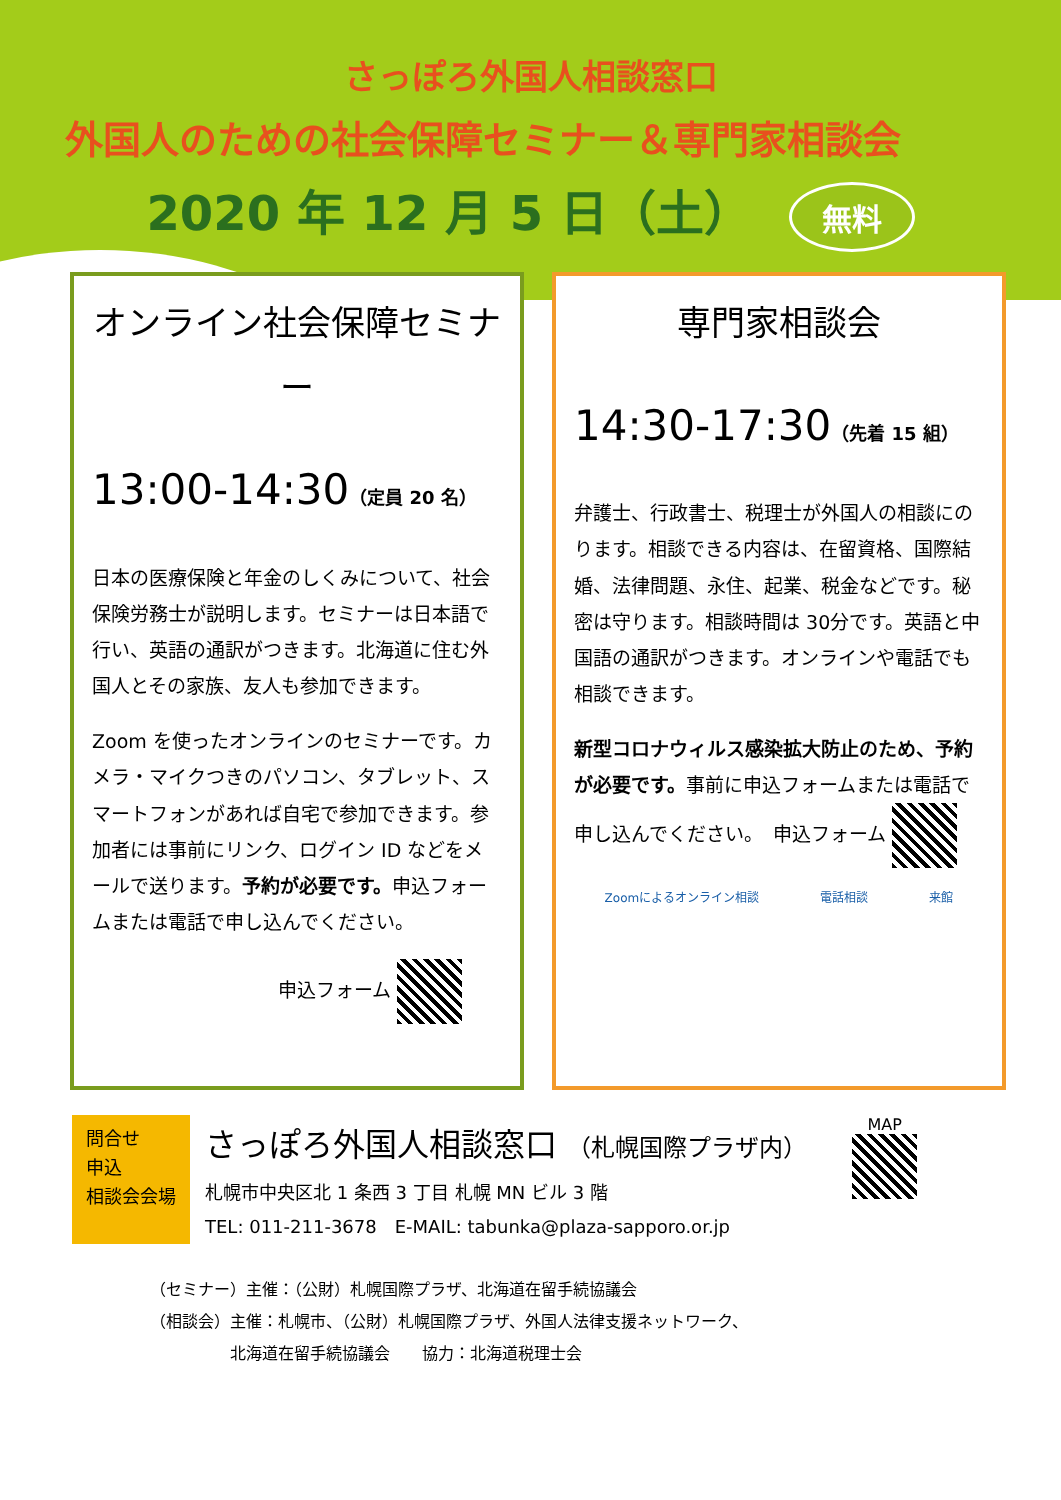さっぽろ外国人相談窓口
外国人のための社会保障セミナー＆専門家相談会
2020 年 12 月 5 日（土） 無料
オンライン社会保障セミナー
13:00-14:30（定員 20 名）
日本の医療保険と年金のしくみについて、社会保険労務士が説明します。セミナーは日本語で行い、英語の通訳がつきます。北海道に住む外国人とその家族、友人も参加できます。
Zoom を使ったオンラインのセミナーです。カメラ・マイクつきのパソコン、タブレット、スマートフォンがあれば自宅で参加できます。参加者には事前にリンク、ログイン ID などをメールで送ります。予約が必要です。申込フォームまたは電話で申し込んでください。
申込フォーム
専門家相談会
14:30-17:30（先着 15 組）
弁護士、行政書士、税理士が外国人の相談にのります。相談できる内容は、在留資格、国際結婚、法律問題、永住、起業、税金などです。秘密は守ります。相談時間は 30分です。英語と中国語の通訳がつきます。オンラインや電話でも相談できます。
新型コロナウィルス感染拡大防止のため、予約が必要です。事前に申込フォームまたは電話で申し込んでください。　申込フォーム
Zoomによるオンライン相談 電話相談 来館
問合せ
申込
相談会会場
さっぽろ外国人相談窓口 （札幌国際プラザ内）
札幌市中央区北 1 条西 3 丁目 札幌 MN ビル 3 階
TEL: 011-211-3678　E-MAIL: tabunka@plaza-sapporo.or.jp
MAP
（セミナー）主催：（公財）札幌国際プラザ、北海道在留手続協議会
（相談会）主催：札幌市、（公財）札幌国際プラザ、外国人法律支援ネットワーク、
　　　　　北海道在留手続協議会　　協力：北海道税理士会